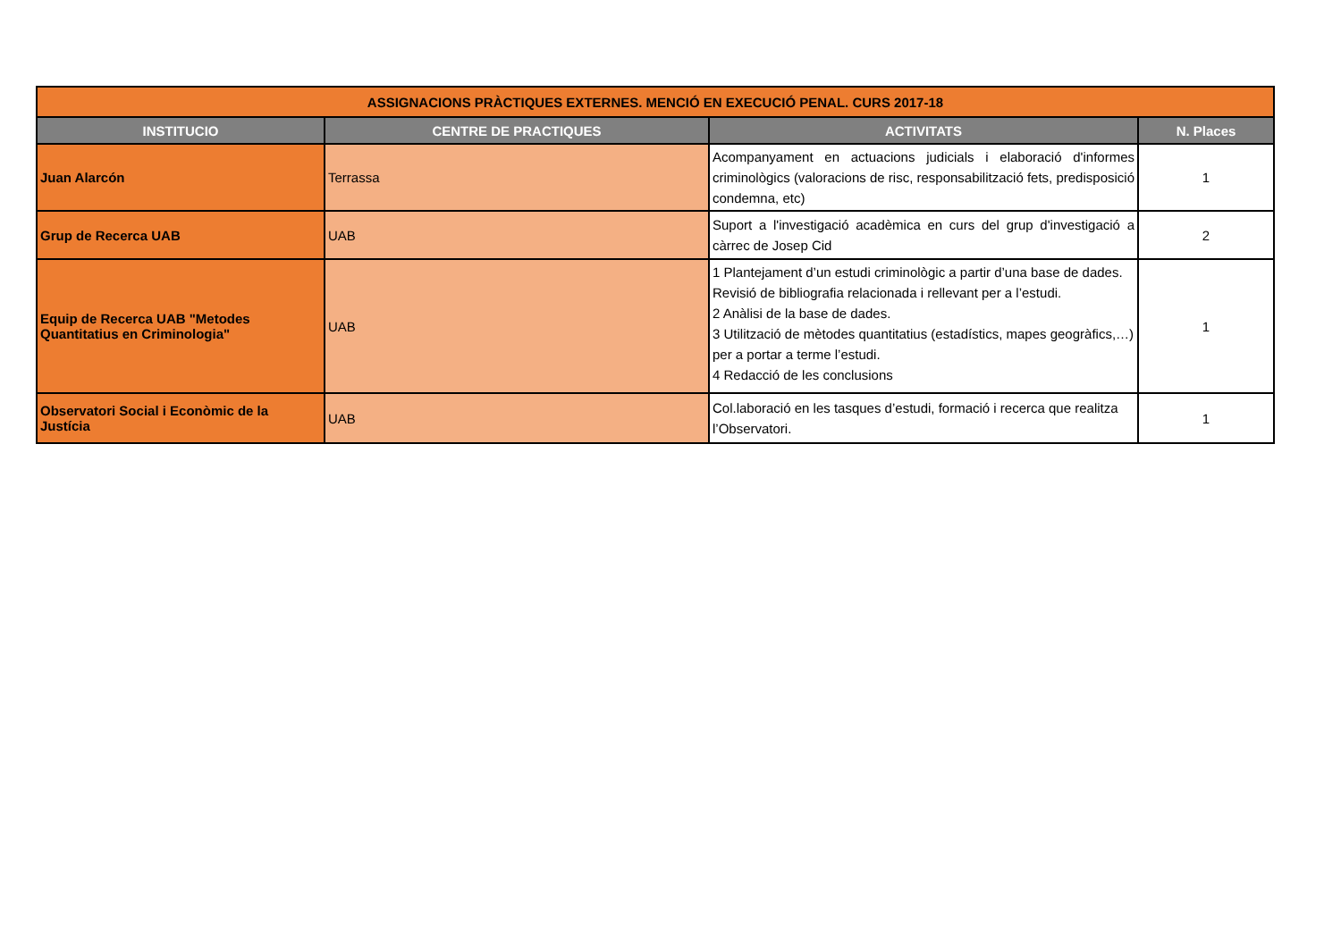| ASSIGNACIONS PRÀCTIQUES EXTERNES. MENCIÓ EN EXECUCIÓ PENAL. CURS 2017-18 | | | |
| INSTITUCIO | CENTRE DE PRACTIQUES | ACTIVITATS | N. Places |
| Juan Alarcón | Terrassa | Acompanyament en actuacions judicials i elaboració d'informes criminològics (valoracions de risc, responsabilització fets, predisposició condemna, etc) | 1 |
| Grup de Recerca UAB | UAB | Suport a l'investigació acadèmica en curs del grup d'investigació a càrrec de Josep Cid | 2 |
| Equip de Recerca UAB "Metodes Quantitatius en Criminologia" | UAB | 1 Plantejament d’un estudi criminològic a partir d’una base de dades. Revisió de bibliografia relacionada i rellevant per a l’estudi. 2 Anàlisi de la base de dades. 3 Utilització de mètodes quantitatius (estadístics, mapes geogràfics,…) per a portar a terme l’estudi. 4 Redacció de les conclusions | 1 |
| Observatori Social i Econòmic de la Justícia | UAB | Col.laboració en les tasques d’estudi, formació i recerca que realitza l’Observatori. | 1 |